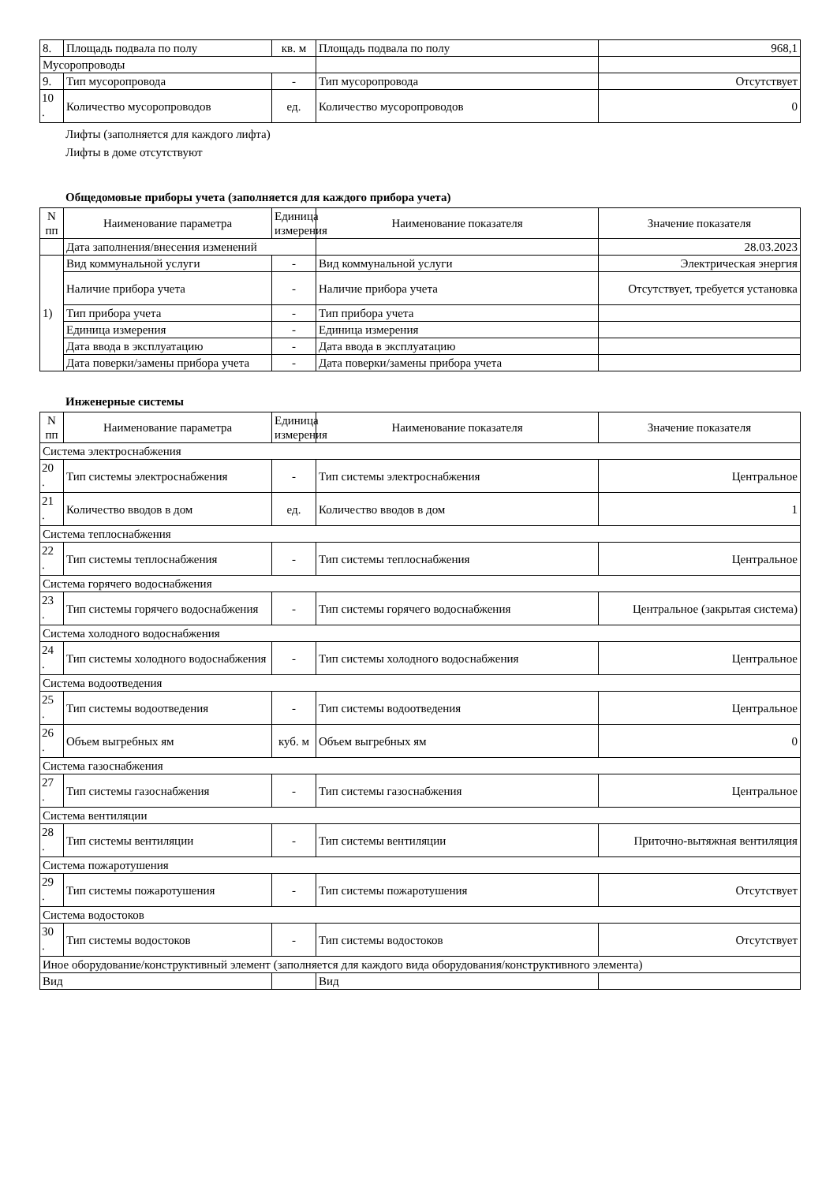| 8. | Площадь подвала по полу | кв. м | Площадь подвала по полу | 968,1 |
| Мусоропроводы | | | | |
| 9. | Тип мусоропровода | - | Тип мусоропровода | Отсутствует |
| 10 . | Количество мусоропроводов | ед. | Количество мусоропроводов | 0 |
Лифты (заполняется для каждого лифта)
Лифты в доме отсутствуют
Общедомовые приборы учета (заполняется для каждого прибора учета)
| N пп | Наименование параметра | Единица измерения | Наименование показателя | Значение показателя |
| --- | --- | --- | --- | --- |
| | Дата заполнения/внесения изменений | | | 28.03.2023 |
| 1) | Вид коммунальной услуги | - | Вид коммунальной услуги | Электрическая энергия |
| | Наличие прибора учета | - | Наличие прибора учета | Отсутствует, требуется установка |
| | Тип прибора учета | - | Тип прибора учета | |
| | Единица измерения | - | Единица измерения | |
| | Дата ввода в эксплуатацию | - | Дата ввода в эксплуатацию | |
| | Дата поверки/замены прибора учета | - | Дата поверки/замены прибора учета | |
Инженерные системы
| N пп | Наименование параметра | Единица измерения | Наименование показателя | Значение показателя |
| --- | --- | --- | --- | --- |
| Система электроснабжения | | | | |
| 20 . | Тип системы электроснабжения | - | Тип системы электроснабжения | Центральное |
| 21 . | Количество вводов в дом | ед. | Количество вводов в дом | 1 |
| Система теплоснабжения | | | | |
| 22 . | Тип системы теплоснабжения | - | Тип системы теплоснабжения | Центральное |
| Система горячего водоснабжения | | | | |
| 23 . | Тип системы горячего водоснабжения | - | Тип системы горячего водоснабжения | Центральное (закрытая система) |
| Система холодного водоснабжения | | | | |
| 24 . | Тип системы холодного водоснабжения | - | Тип системы холодного водоснабжения | Центральное |
| Система водоотведения | | | | |
| 25 . | Тип системы водоотведения | - | Тип системы водоотведения | Центральное |
| 26 . | Объем выгребных ям | куб. м | Объем выгребных ям | 0 |
| Система газоснабжения | | | | |
| 27 . | Тип системы газоснабжения | - | Тип системы газоснабжения | Центральное |
| Система вентиляции | | | | |
| 28 . | Тип системы вентиляции | - | Тип системы вентиляции | Приточно-вытяжная вентиляция |
| Система пожаротушения | | | | |
| 29 . | Тип системы пожаротушения | - | Тип системы пожаротушения | Отсутствует |
| Система водостоков | | | | |
| 30 . | Тип системы водостоков | - | Тип системы водостоков | Отсутствует |
| Иное оборудование/конструктивный элемент (заполняется для каждого вида оборудования/конструктивного элемента) | | | | |
| Вид | | | Вид | |